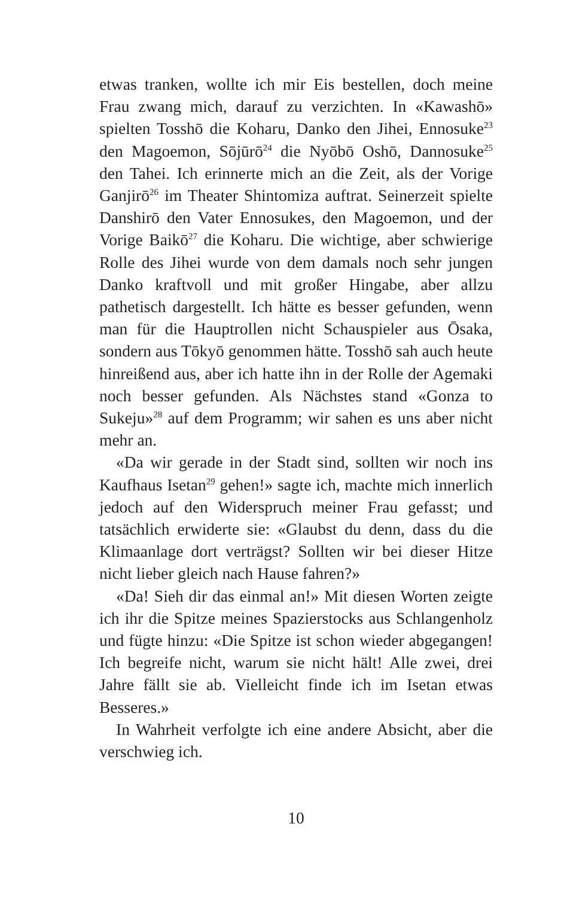etwas tranken, wollte ich mir Eis bestellen, doch meine Frau zwang mich, darauf zu verzichten. In «Kawashō» spielten Tosshō die Koharu, Danko den Jihei, Ennosuke<sup>23</sup> den Magoemon, Sōjūrō<sup>24</sup> die Nyōbō Oshō, Dannosuke<sup>25</sup> den Tahei. Ich erinnerte mich an die Zeit, als der Vorige Ganjirō<sup>26</sup> im Theater Shintomiza auftrat. Seinerzeit spielte Danshirō den Vater Ennosukes, den Magoemon, und der Vorige Baikō<sup>27</sup> die Koharu. Die wichtige, aber schwierige Rolle des Jihei wurde von dem damals noch sehr jungen Danko kraftvoll und mit großer Hingabe, aber allzu pathetisch dargestellt. Ich hätte es besser gefunden, wenn man für die Hauptrollen nicht Schauspieler aus Ōsaka, sondern aus Tōkyō genommen hätte. Tosshō sah auch heute hinreißend aus, aber ich hatte ihn in der Rolle der Agemaki noch besser gefunden. Als Nächstes stand «Gonza to Sukeju»<sup>28</sup> auf dem Programm; wir sahen es uns aber nicht mehr an.
«Da wir gerade in der Stadt sind, sollten wir noch ins Kaufhaus Isetan<sup>29</sup> gehen!» sagte ich, machte mich innerlich jedoch auf den Widerspruch meiner Frau gefasst; und tatsächlich erwiderte sie: «Glaubst du denn, dass du die Klimaanlage dort verträgst? Sollten wir bei dieser Hitze nicht lieber gleich nach Hause fahren?»
«Da! Sieh dir das einmal an!» Mit diesen Worten zeigte ich ihr die Spitze meines Spazierstocks aus Schlangenholz und fügte hinzu: «Die Spitze ist schon wieder abgegangen! Ich begreife nicht, warum sie nicht hält! Alle zwei, drei Jahre fällt sie ab. Vielleicht finde ich im Isetan etwas Besseres.»
In Wahrheit verfolgte ich eine andere Absicht, aber die verschwieg ich.
10